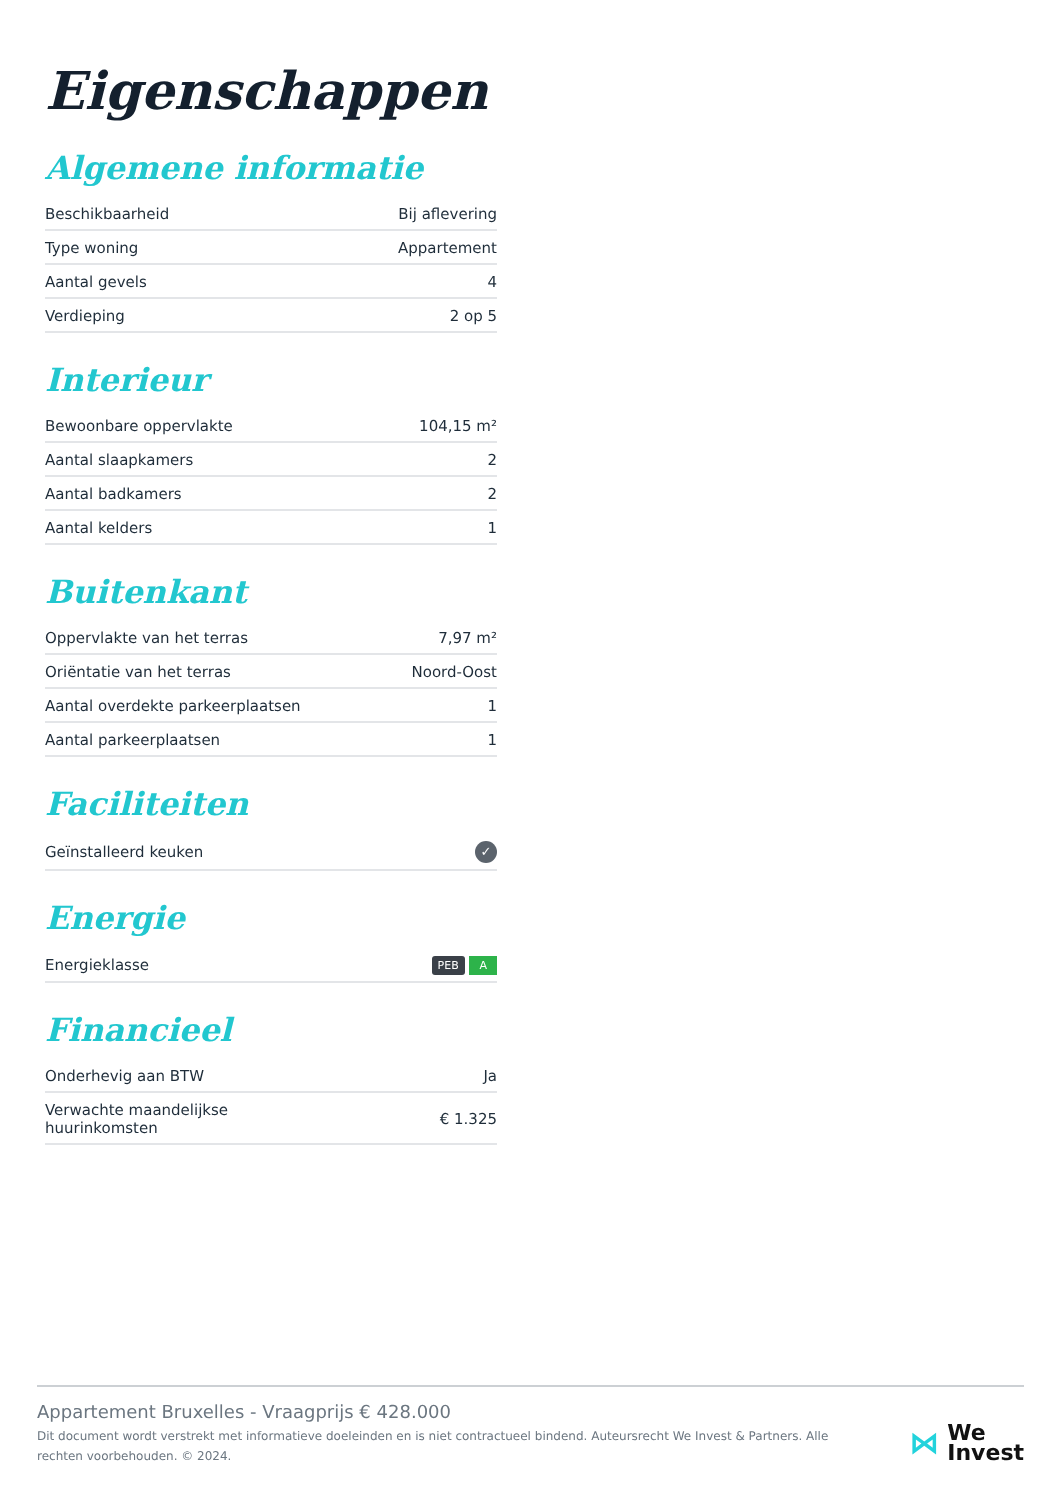Eigenschappen
Algemene informatie
| Beschikbaarheid | Bij aflevering |
| Type woning | Appartement |
| Aantal gevels | 4 |
| Verdieping | 2 op 5 |
Interieur
| Bewoonbare oppervlakte | 104,15 m² |
| Aantal slaapkamers | 2 |
| Aantal badkamers | 2 |
| Aantal kelders | 1 |
Buitenkant
| Oppervlakte van het terras | 7,97 m² |
| Oriëntatie van het terras | Noord-Oost |
| Aantal overdekte parkeerplaatsen | 1 |
| Aantal parkeerplaatsen | 1 |
Faciliteiten
| Geïnstalleerd keuken | ✓ |
Energie
| Energieklasse | PEB A |
Financieel
| Onderhevig aan BTW | Ja |
| Verwachte maandelijkse huurinkomsten | € 1.325 |
Appartement Bruxelles - Vraagprijs € 428.000
Dit document wordt verstrekt met informatieve doeleinden en is niet contractueel bindend. Auteursrecht We Invest & Partners. Alle rechten voorbehouden. © 2024.
⋈
We
Invest